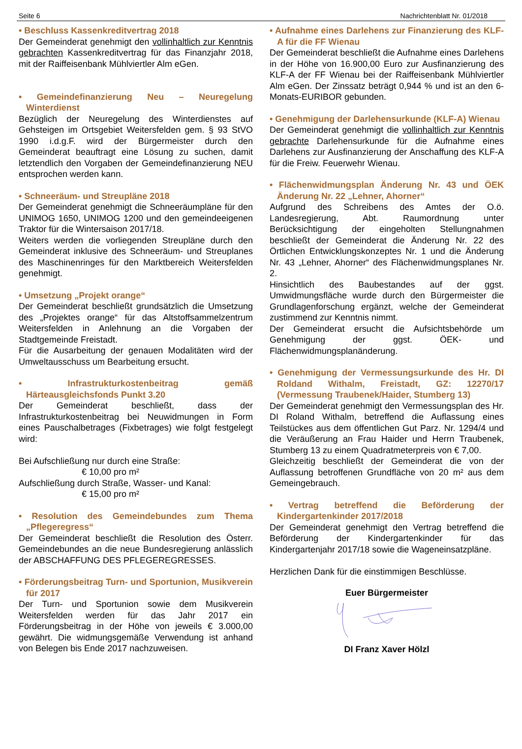Seite 6 Nachrichtenblatt Nr. 01/2018
• Beschluss Kassenkreditvertrag 2018
Der Gemeinderat genehmigt den vollinhaltlich zur Kenntnis gebrachten Kassenkreditvertrag für das Finanzjahr 2018, mit der Raiffeisenbank Mühlviertler Alm eGen.
• Gemeindefinanzierung Neu – Neuregelung Winterdienst
Bezüglich der Neuregelung des Winterdienstes auf Gehsteigen im Ortsgebiet Weitersfelden gem. § 93 StVO 1990 i.d.g.F. wird der Bürgermeister durch den Gemeinderat beauftragt eine Lösung zu suchen, damit letztendlich den Vorgaben der Gemeindefinanzierung NEU entsprochen werden kann.
• Schneeräum- und Streupläne 2018
Der Gemeinderat genehmigt die Schneeräumpläne für den UNIMOG 1650, UNIMOG 1200 und den gemeindeeigenen Traktor für die Wintersaison 2017/18.
Weiters werden die vorliegenden Streupläne durch den Gemeinderat inklusive des Schneeräum- und Streuplanes des Maschinenringes für den Marktbereich Weitersfelden genehmigt.
• Umsetzung „Projekt orange“
Der Gemeinderat beschließt grundsätzlich die Umsetzung des „Projektes orange“ für das Altstoffsammelzentrum Weitersfelden in Anlehnung an die Vorgaben der Stadtgemeinde Freistadt.
Für die Ausarbeitung der genauen Modalitäten wird der Umweltausschuss um Bearbeitung ersucht.
• Infrastrukturkostenbeitrag gemäß Härteausgleichsfonds Punkt 3.20
Der Gemeinderat beschließt, dass der Infrastrukturkostenbeitrag bei Neuwidmungen in Form eines Pauschalbetrages (Fixbetrages) wie folgt festgelegt wird:
Bei Aufschließung nur durch eine Straße:
€ 10,00 pro m²
Aufschließung durch Straße, Wasser- und Kanal:
€ 15,00 pro m²
• Resolution des Gemeindebundes zum Thema „Pflegeregress“
Der Gemeinderat beschließt die Resolution des Österr. Gemeindebundes an die neue Bundesregierung anlässlich der ABSCHAFFUNG DES PFLEGEREGRESSES.
• Förderungsbeitrag Turn- und Sportunion, Musikverein für 2017
Der Turn- und Sportunion sowie dem Musikverein Weitersfelden werden für das Jahr 2017 ein Förderungsbeitrag in der Höhe von jeweils € 3.000,00 gewährt. Die widmungsgemäße Verwendung ist anhand von Belegen bis Ende 2017 nachzuweisen.
• Aufnahme eines Darlehens zur Finanzierung des KLF-A für die FF Wienau
Der Gemeinderat beschließt die Aufnahme eines Darlehens in der Höhe von 16.900,00 Euro zur Ausfinanzierung des KLF-A der FF Wienau bei der Raiffeisenbank Mühlviertler Alm eGen. Der Zinssatz beträgt 0,944 % und ist an den 6-Monats-EURIBOR gebunden.
• Genehmigung der Darlehensurkunde (KLF-A) Wienau
Der Gemeinderat genehmigt die vollinhaltlich zur Kenntnis gebrachte Darlehensurkunde für die Aufnahme eines Darlehens zur Ausfinanzierung der Anschaffung des KLF-A für die Freiw. Feuerwehr Wienau.
• Flächenwidmungsplan Änderung Nr. 43 und ÖEK Änderung Nr. 22 „Lehner, Ahorner“
Aufgrund des Schreibens des Amtes der O.ö. Landesregierung, Abt. Raumordnung unter Berücksichtigung der eingeholten Stellungnahmen beschließt der Gemeinderat die Änderung Nr. 22 des Örtlichen Entwicklungskonzeptes Nr. 1 und die Änderung Nr. 43 „Lehner, Ahorner“ des Flächenwidmungsplanes Nr. 2.
Hinsichtlich des Baubestandes auf der ggst. Umwidmungsfläche wurde durch den Bürgermeister die Grundlagenforschung ergänzt, welche der Gemeinderat zustimmend zur Kenntnis nimmt.
Der Gemeinderat ersucht die Aufsichtsbehörde um Genehmigung der ggst. ÖEK- und Flächenwidmungsplanänderung.
• Genehmigung der Vermessungsurkunde des Hr. DI Roldand Withalm, Freistadt, GZ: 12270/17 (Vermessung Traubenek/Haider, Stumberg 13)
Der Gemeinderat genehmigt den Vermessungsplan des Hr. DI Roland Withalm, betreffend die Auflassung eines Teilstückes aus dem öffentlichen Gut Parz. Nr. 1294/4 und die Veräußerung an Frau Haider und Herrn Traubenek, Stumberg 13 zu einem Quadratmeterpreis von € 7,00.
Gleichzeitig beschließt der Gemeinderat die von der Auflassung betroffenen Grundfläche von 20 m² aus dem Gemeingebrauch.
• Vertrag betreffend die Beförderung der Kindergartenkinder 2017/2018
Der Gemeinderat genehmigt den Vertrag betreffend die Beförderung der Kindergartenkinder für das Kindergartenjahr 2017/18 sowie die Wageneinsatzpläne.
Herzlichen Dank für die einstimmigen Beschlüsse.
Euer Bürgermeister
DI Franz Xaver Hölzl